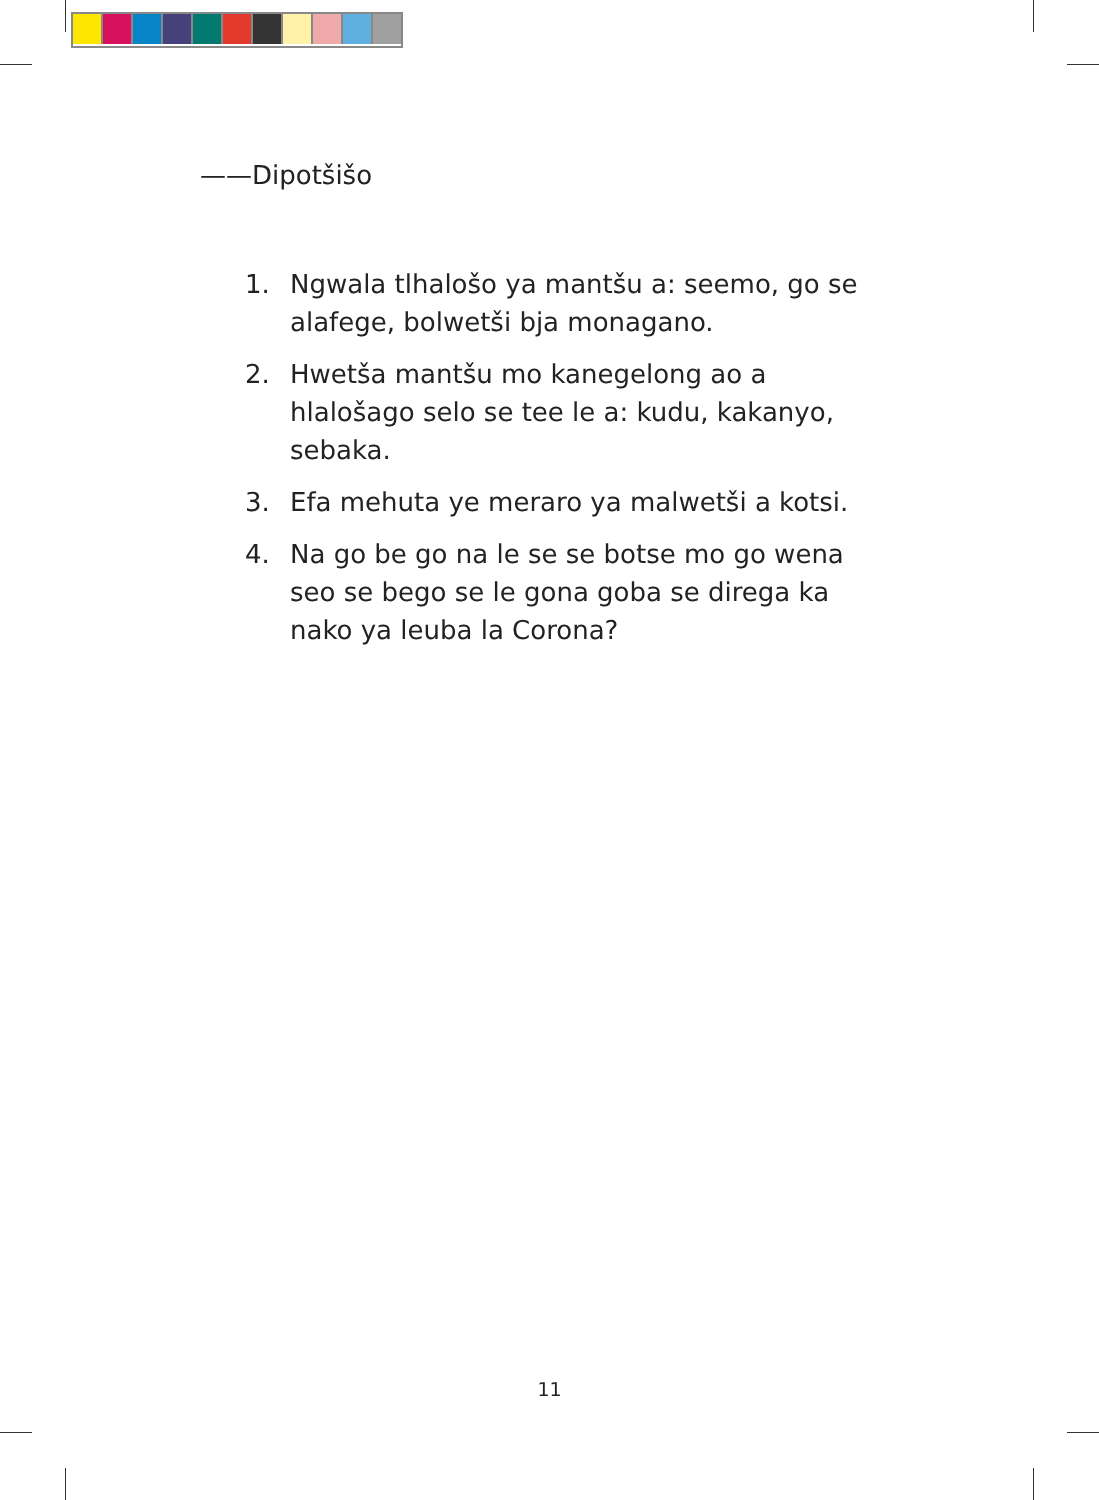——Dipotšišo
1. Ngwala tlhalošo ya mantšu a: seemo, go se alafege, bolwetši bja monagano.
2. Hwetša mantšu mo kanegelong ao a hlalošago selo se tee le a: kudu, kakanyo, sebaka.
3. Efa mehuta ye meraro ya malwetši a kotsi.
4. Na go be go na le se se botse mo go wena seo se bego se le gona goba se direga ka nako ya leuba la Corona?
11